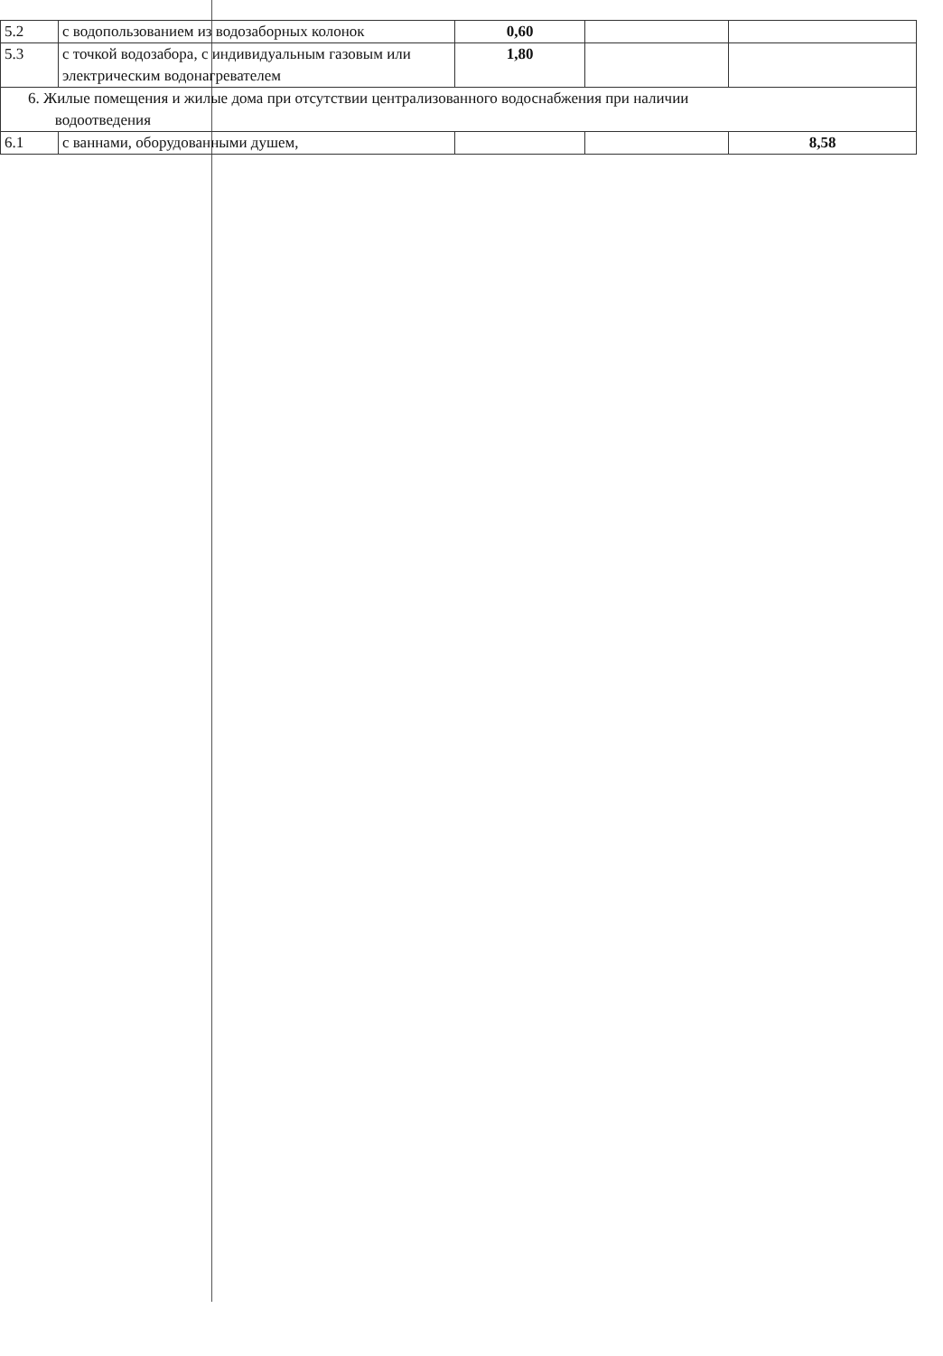| 5.2 | с водопользованием из водозаборных колонок | 0,60 | | |
| 5.3 | с точкой водозабора, с индивидуальным газовым или электрическим водонагревателем | 1,80 | | |
| 6. Жилые помещения и жилые дома при отсутствии централизованного водоснабжения при наличии водоотведения | | | | |
| 6.1 | с ваннами, оборудованными душем, | | | 8,58 |